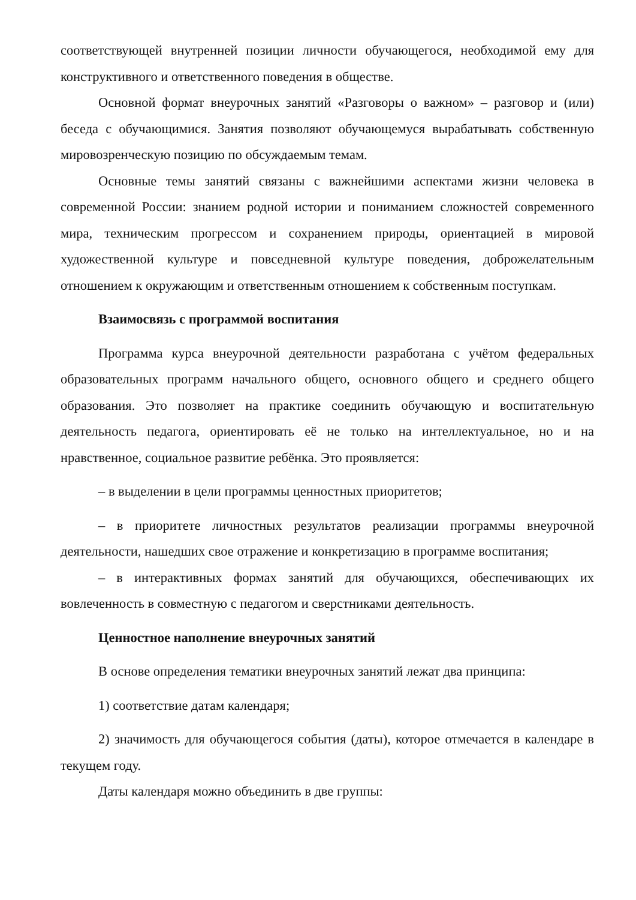соответствующей внутренней позиции личности обучающегося, необходимой ему для конструктивного и ответственного поведения в обществе.
Основной формат внеурочных занятий «Разговоры о важном» – разговор и (или) беседа с обучающимися. Занятия позволяют обучающемуся вырабатывать собственную мировозренческую позицию по обсуждаемым темам.
Основные темы занятий связаны с важнейшими аспектами жизни человека в современной России: знанием родной истории и пониманием сложностей современного мира, техническим прогрессом и сохранением природы, ориентацией в мировой художественной культуре и повседневной культуре поведения, доброжелательным отношением к окружающим и ответственным отношением к собственным поступкам.
Взаимосвязь с программой воспитания
Программа курса внеурочной деятельности разработана с учётом федеральных образовательных программ начального общего, основного общего и среднего общего образования. Это позволяет на практике соединить обучающую и воспитательную деятельность педагога, ориентировать её не только на интеллектуальное, но и на нравственное, социальное развитие ребёнка. Это проявляется:
– в выделении в цели программы ценностных приоритетов;
– в приоритете личностных результатов реализации программы внеурочной деятельности, нашедших свое отражение и конкретизацию в программе воспитания;
– в интерактивных формах занятий для обучающихся, обеспечивающих их вовлеченность в совместную с педагогом и сверстниками деятельность.
Ценностное наполнение внеурочных занятий
В основе определения тематики внеурочных занятий лежат два принципа:
1) соответствие датам календаря;
2) значимость для обучающегося события (даты), которое отмечается в календаре в текущем году.
Даты календаря можно объединить в две группы: